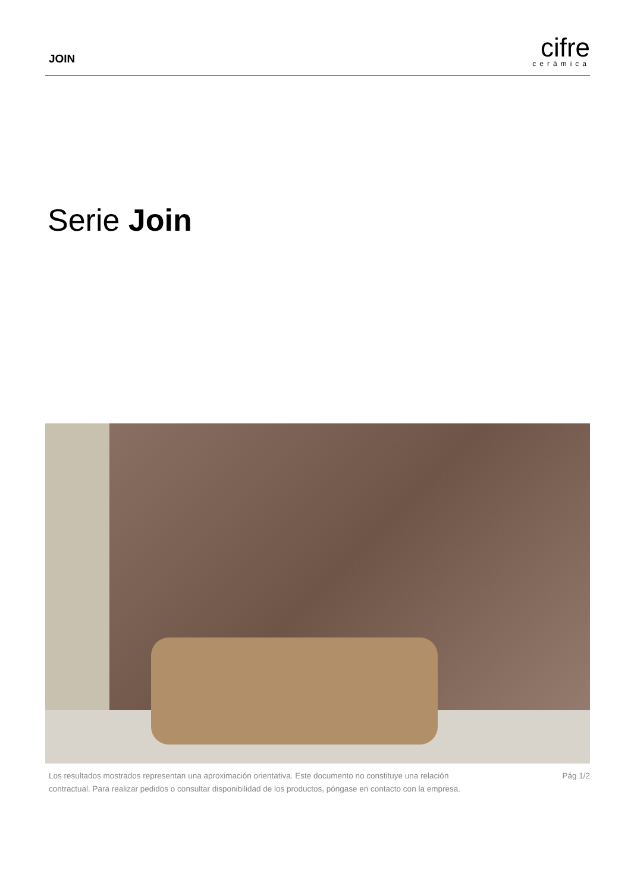JOIN
cifre
cerámica
Serie Join
Los resultados mostrados representan una aproximación orientativa. Este documento no constituye una relación
contractual. Para realizar pedidos o consultar disponibilidad de los productos, póngase en contacto con la empresa.
Pág 1/2